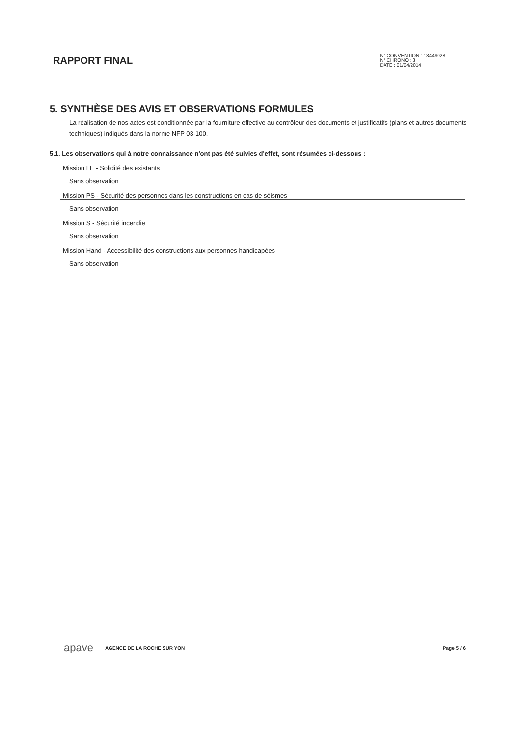RAPPORT FINAL
N° CONVENTION : 13449028
N° CHRONO : 3
DATE : 01/04/2014
5. SYNTHÈSE DES AVIS ET OBSERVATIONS FORMULES
La réalisation de nos actes est conditionnée par la fourniture effective au contrôleur des documents et justificatifs (plans et autres documents techniques) indiqués dans la norme NFP 03-100.
5.1. Les observations qui à notre connaissance n'ont pas été suivies d'effet, sont résumées ci-dessous :
Mission LE - Solidité des existants
Sans observation
Mission PS - Sécurité des personnes dans les constructions en cas de séismes
Sans observation
Mission S - Sécurité incendie
Sans observation
Mission Hand - Accessibilité des constructions aux personnes handicapées
Sans observation
apave AGENCE DE LA ROCHE SUR YON Page 5 / 6